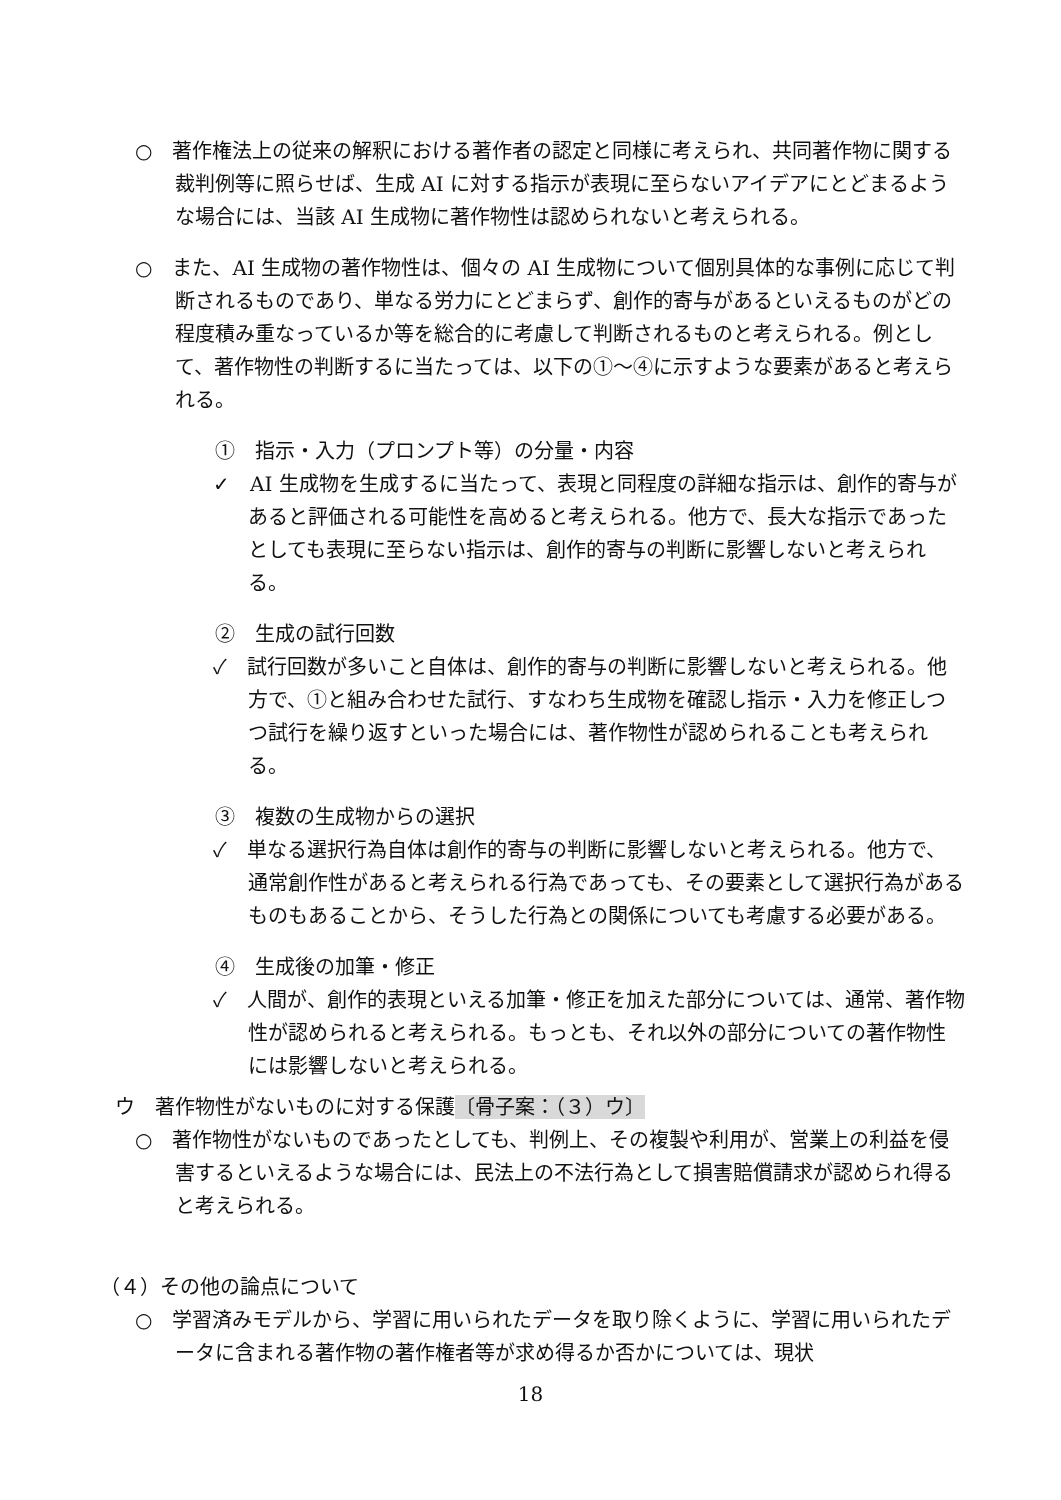○　著作権法上の従来の解釈における著作者の認定と同様に考えられ、共同著作物に関する裁判例等に照らせば、生成 AI に対する指示が表現に至らないアイデアにとどまるような場合には、当該 AI 生成物に著作物性は認められないと考えられる。
○　また、AI 生成物の著作物性は、個々の AI 生成物について個別具体的な事例に応じて判断されるものであり、単なる労力にとどまらず、創作的寄与があるといえるものがどの程度積み重なっているか等を総合的に考慮して判断されるものと考えられる。例として、著作物性の判断するに当たっては、以下の①～④に示すような要素があると考えられる。
①　指示・入力（プロンプト等）の分量・内容
✓　AI 生成物を生成するに当たって、表現と同程度の詳細な指示は、創作的寄与があると評価される可能性を高めると考えられる。他方で、長大な指示であったとしても表現に至らない指示は、創作的寄与の判断に影響しないと考えられる。
②　生成の試行回数
✓　試行回数が多いこと自体は、創作的寄与の判断に影響しないと考えられる。他方で、①と組み合わせた試行、すなわち生成物を確認し指示・入力を修正しつつ試行を繰り返すといった場合には、著作物性が認められることも考えられる。
③　複数の生成物からの選択
✓　単なる選択行為自体は創作的寄与の判断に影響しないと考えられる。他方で、通常創作性があると考えられる行為であっても、その要素として選択行為があるものもあることから、そうした行為との関係についても考慮する必要がある。
④　生成後の加筆・修正
✓　人間が、創作的表現といえる加筆・修正を加えた部分については、通常、著作物性が認められると考えられる。もっとも、それ以外の部分についての著作物性には影響しないと考えられる。
ウ　著作物性がないものに対する保護〔骨子案：（３）ウ〕
○　著作物性がないものであったとしても、判例上、その複製や利用が、営業上の利益を侵害するといえるような場合には、民法上の不法行為として損害賠償請求が認められ得ると考えられる。
（４）その他の論点について
○　学習済みモデルから、学習に用いられたデータを取り除くように、学習に用いられたデータに含まれる著作物の著作権者等が求め得るか否かについては、現状
18